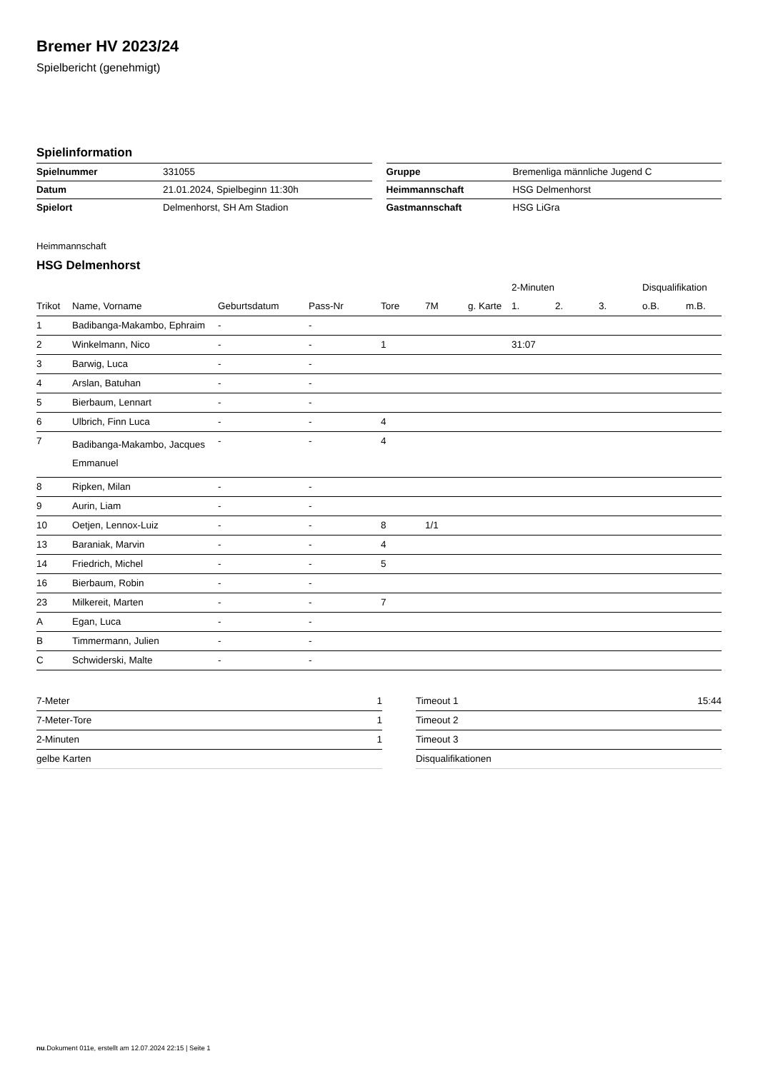Bremer HV 2023/24
Spielbericht (genehmigt)
Spielinformation
| Spielnummer | 331055 |
| Datum | 21.01.2024, Spielbeginn 11:30h |
| Spielort | Delmenhorst, SH Am Stadion |
| Gruppe | Bremenliga männliche Jugend C |
| Heimmannschaft | HSG Delmenhorst |
| Gastmannschaft | HSG LiGra |
Heimmannschaft
HSG Delmenhorst
| | | | | | | | 2-Minuten | | | Disqualifikation | |
| --- | --- | --- | --- | --- | --- | --- | --- | --- | --- | --- | --- |
| Trikot | Name, Vorname | Geburtsdatum | Pass-Nr | Tore | 7M | g. Karte | 1. | 2. | 3. | o.B. | m.B. |
| 1 | Badibanga-Makambo, Ephraim | - | - | | | | | | | | |
| 2 | Winkelmann, Nico | - | - | 1 | | | 31:07 | | | | |
| 3 | Barwig, Luca | - | - | | | | | | | | |
| 4 | Arslan, Batuhan | - | - | | | | | | | | |
| 5 | Bierbaum, Lennart | - | - | | | | | | | | |
| 6 | Ulbrich, Finn Luca | - | - | 4 | | | | | | | |
| 7 | Badibanga-Makambo, Jacques Emmanuel | - | - | 4 | | | | | | | |
| 8 | Ripken, Milan | - | - | | | | | | | | |
| 9 | Aurin, Liam | - | - | | | | | | | | |
| 10 | Oetjen, Lennox-Luiz | - | - | 8 | 1/1 | | | | | | |
| 13 | Baraniak, Marvin | - | - | 4 | | | | | | | |
| 14 | Friedrich, Michel | - | - | 5 | | | | | | | |
| 16 | Bierbaum, Robin | - | - | | | | | | | | |
| 23 | Milkereit, Marten | - | - | 7 | | | | | | | |
| A | Egan, Luca | - | - | | | | | | | | |
| B | Timmermann, Julien | - | - | | | | | | | | |
| C | Schwiderski, Malte | - | - | | | | | | | | |
| 7-Meter | 1 |
| 7-Meter-Tore | 1 |
| 2-Minuten | 1 |
| gelbe Karten | |
| Timeout 1 | 15:44 |
| Timeout 2 | |
| Timeout 3 | |
| Disqualifikationen | |
nu.Dokument 011e, erstellt am 12.07.2024 22:15 | Seite 1